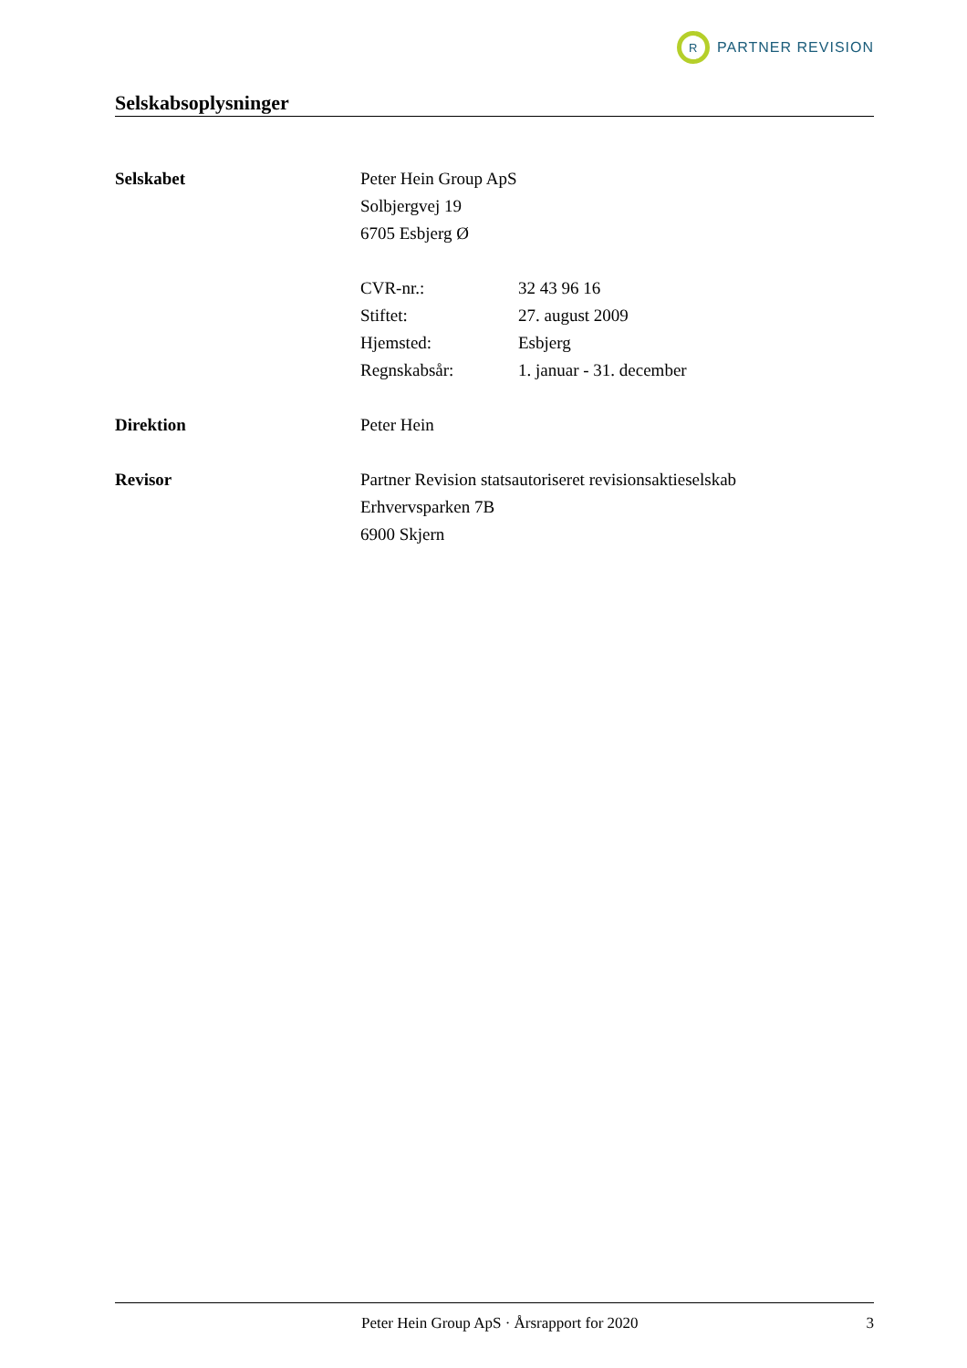R
PARTNER REVISION
Selskabsoplysninger
Selskabet
Peter Hein Group ApS
Solbjergvej 19
6705 Esbjerg Ø
CVR-nr.: 32 43 96 16
Stiftet: 27. august 2009
Hjemsted: Esbjerg
Regnskabsår: 1. januar - 31. december
Direktion
Peter Hein
Revisor
Partner Revision statsautoriseret revisionsaktieselskab
Erhvervsparken 7B
6900 Skjern
Peter Hein Group ApS · Årsrapport for 2020 3